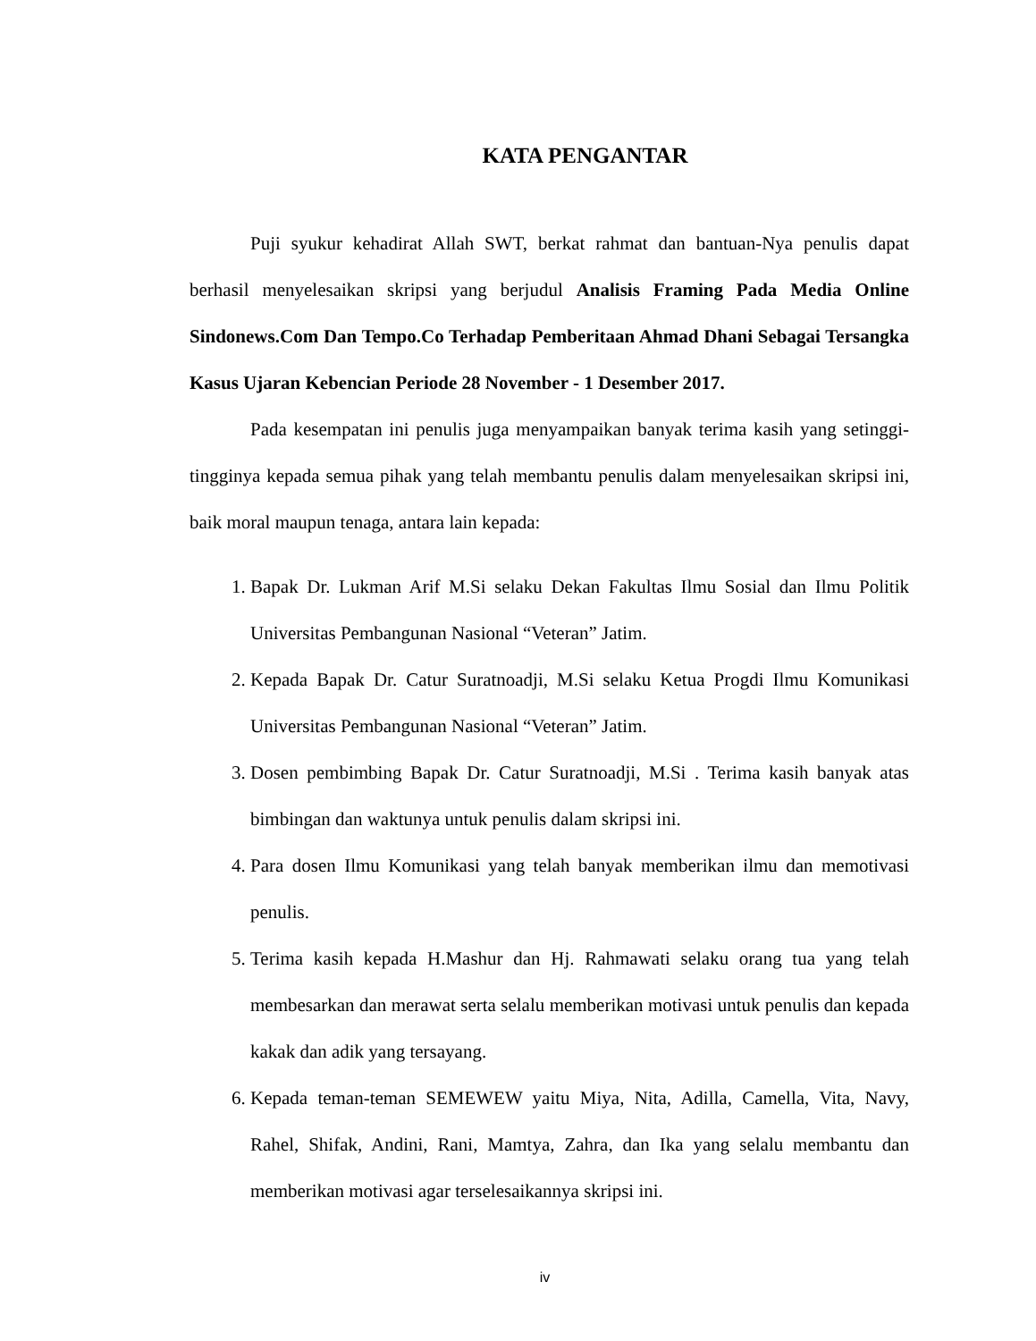KATA PENGANTAR
Puji syukur kehadirat Allah SWT, berkat rahmat dan bantuan-Nya penulis dapat berhasil menyelesaikan skripsi yang berjudul Analisis Framing Pada Media Online Sindonews.Com Dan Tempo.Co Terhadap Pemberitaan Ahmad Dhani Sebagai Tersangka Kasus Ujaran Kebencian Periode 28 November - 1 Desember 2017.
Pada kesempatan ini penulis juga menyampaikan banyak terima kasih yang setinggi-tingginya kepada semua pihak yang telah membantu penulis dalam menyelesaikan skripsi ini, baik moral maupun tenaga, antara lain kepada:
1. Bapak Dr. Lukman Arif M.Si selaku Dekan Fakultas Ilmu Sosial dan Ilmu Politik Universitas Pembangunan Nasional “Veteran” Jatim.
2. Kepada Bapak Dr. Catur Suratnoadji, M.Si selaku Ketua Progdi Ilmu Komunikasi Universitas Pembangunan Nasional “Veteran” Jatim.
3. Dosen pembimbing Bapak Dr. Catur Suratnoadji, M.Si . Terima kasih banyak atas bimbingan dan waktunya untuk penulis dalam skripsi ini.
4. Para dosen Ilmu Komunikasi yang telah banyak memberikan ilmu dan memotivasi penulis.
5. Terima kasih kepada H.Mashur dan Hj. Rahmawati selaku orang tua yang telah membesarkan dan merawat serta selalu memberikan motivasi untuk penulis dan kepada kakak dan adik yang tersayang.
6. Kepada teman-teman SEMEWEW yaitu Miya, Nita, Adilla, Camella, Vita, Navy, Rahel, Shifak, Andini, Rani, Mamtya, Zahra, dan Ika yang selalu membantu dan memberikan motivasi agar terselesaikannya skripsi ini.
iv